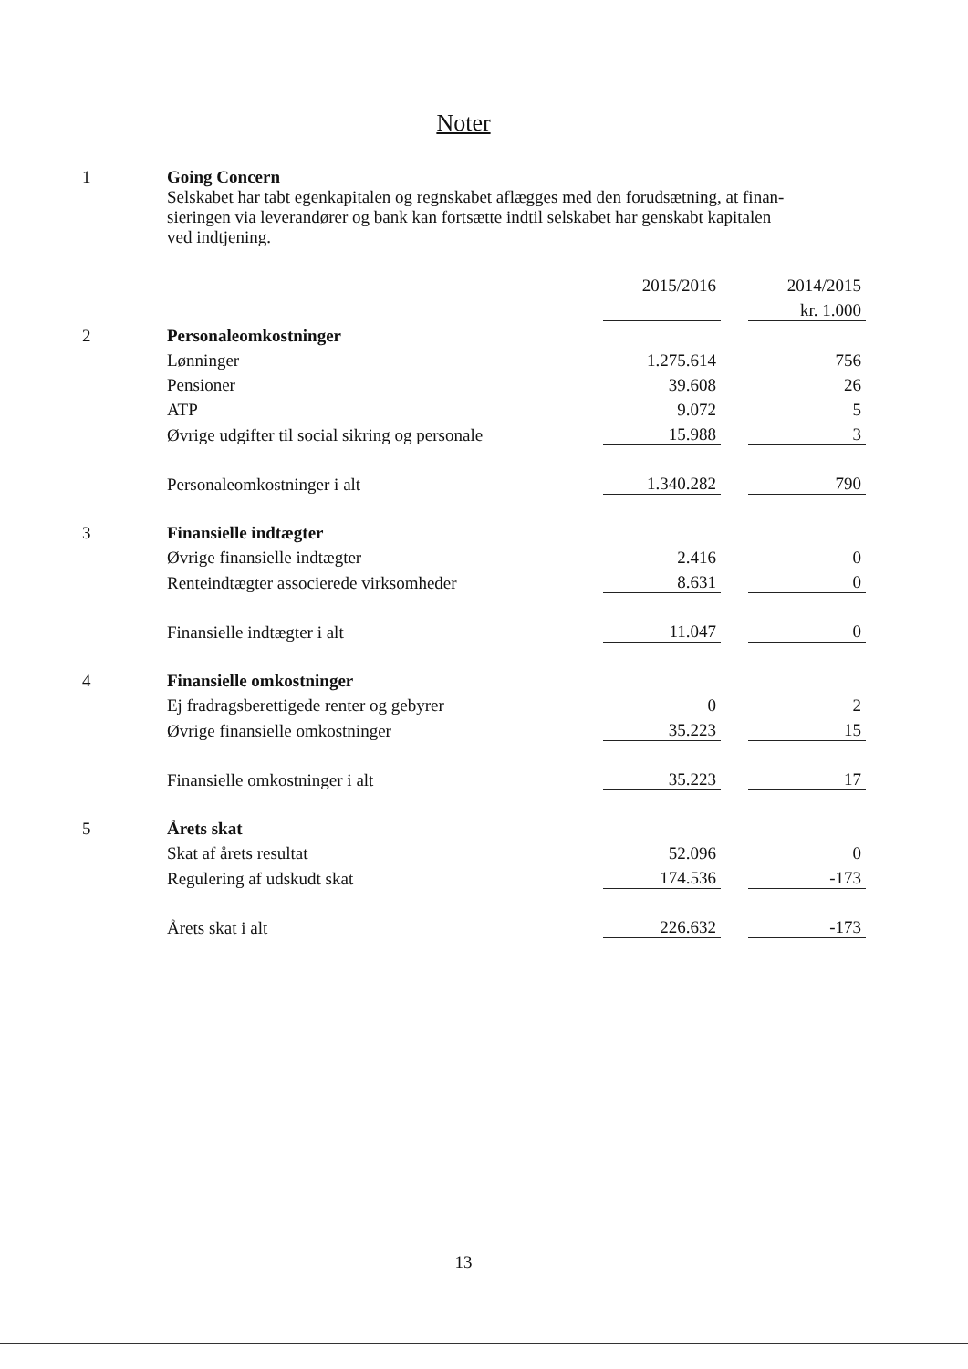Noter
| 1 | Going Concern | | | |
| | Selskabet har tabt egenkapitalen og regnskabet aflægges med den forudsætning, at finan- sieringen via leverandører og bank kan fortsætte indtil selskabet har genskabt kapitalen ved indtjening. | | | |
| | | 2015/2016 | | 2014/2015 |
| | | | | kr. 1.000 |
| 2 | Personaleomkostninger | | | |
| | Lønninger | 1.275.614 | | 756 |
| | Pensioner | 39.608 | | 26 |
| | ATP | 9.072 | | 5 |
| | Øvrige udgifter til social sikring og personale | 15.988 | | 3 |
| | Personaleomkostninger i alt | 1.340.282 | | 790 |
| 3 | Finansielle indtægter | | | |
| | Øvrige finansielle indtægter | 2.416 | | 0 |
| | Renteindtægter associerede virksomheder | 8.631 | | 0 |
| | Finansielle indtægter i alt | 11.047 | | 0 |
| 4 | Finansielle omkostninger | | | |
| | Ej fradragsberettigede renter og gebyrer | 0 | | 2 |
| | Øvrige finansielle omkostninger | 35.223 | | 15 |
| | Finansielle omkostninger i alt | 35.223 | | 17 |
| 5 | Årets skat | | | |
| | Skat af årets resultat | 52.096 | | 0 |
| | Regulering af udskudt skat | 174.536 | | -173 |
| | Årets skat i alt | 226.632 | | -173 |
13